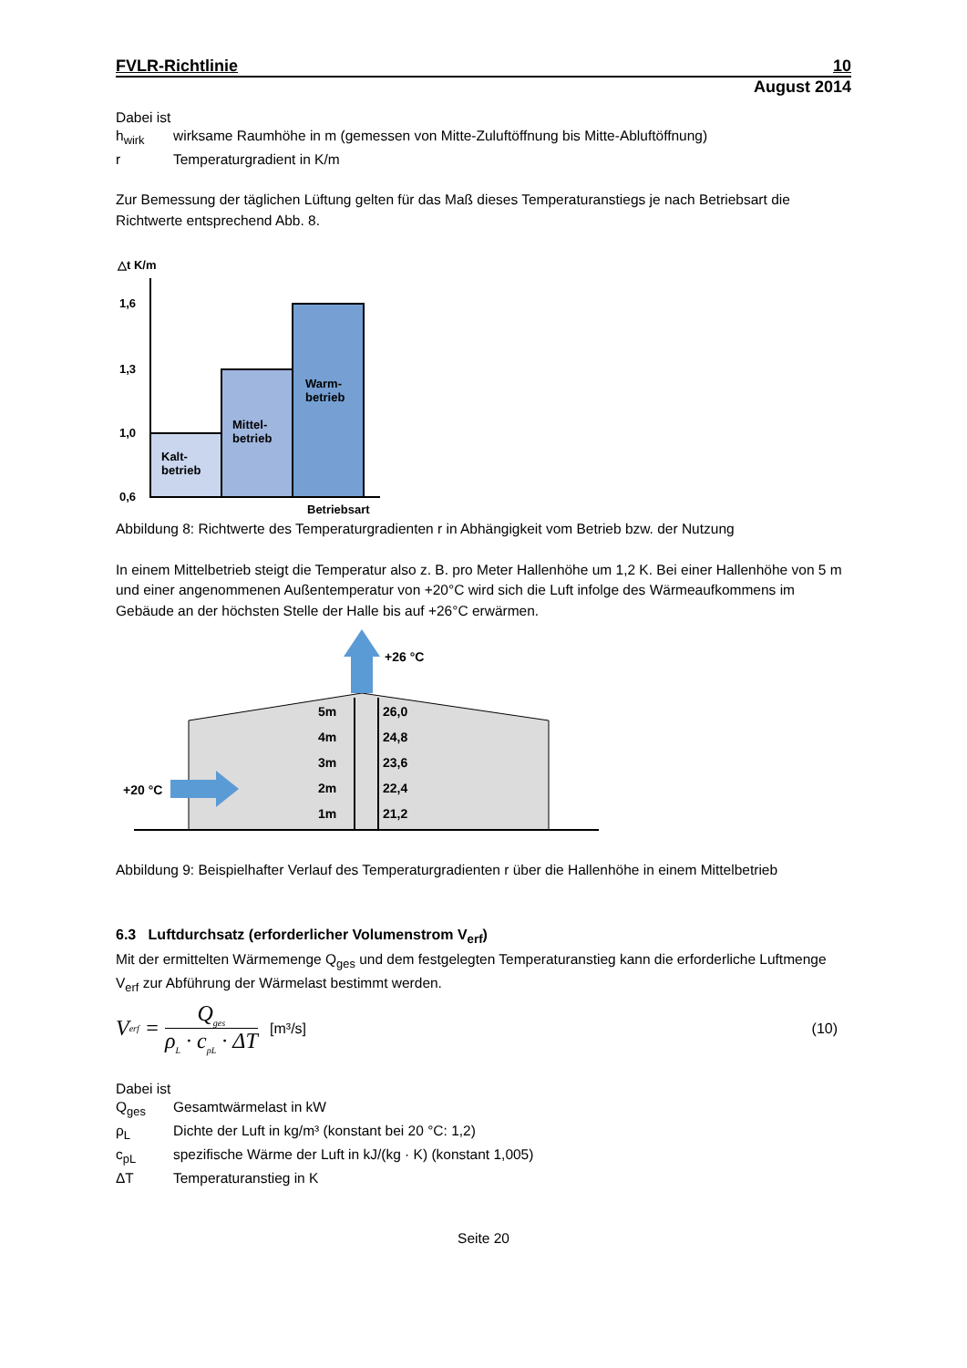FVLR-Richtlinie 10
August 2014
Dabei ist
h<sub>wirk</sub> wirksame Raumhöhe in m (gemessen von Mitte-Zuluftöffnung bis Mitte-Abluftöffnung)
r Temperaturgradient in K/m
Zur Bemessung der täglichen Lüftung gelten für das Maß dieses Temperaturanstiegs je nach Betriebsart die Richtwerte entsprechend Abb. 8.
△t K/m
1,6
1,3
1,0
0,6
Kalt-
betrieb
Mittel-
betrieb
Warm-
betrieb
Betriebsart
Abbildung 8: Richtwerte des Temperaturgradienten r in Abhängigkeit vom Betrieb bzw. der Nutzung
In einem Mittelbetrieb steigt die Temperatur also z. B. pro Meter Hallenhöhe um 1,2 K. Bei einer Hallenhöhe von 5 m und einer angenommenen Außentemperatur von +20°C wird sich die Luft infolge des Wärmeaufkommens im Gebäude an der höchsten Stelle der Halle bis auf +26°C erwärmen.
+26 °C
+20 °C
5m
26,0
4m
24,8
3m
23,6
2m
22,4
1m
21,2
Abbildung 9: Beispielhafter Verlauf des Temperaturgradienten r über die Hallenhöhe in einem Mittelbetrieb
6.3 Luftdurchsatz (erforderlicher Volumenstrom V<sub>erf</sub>)
Mit der ermittelten Wärmemenge Q<sub>ges</sub> und dem festgelegten Temperaturanstieg kann die erforderliche Luftmenge V<sub>erf</sub> zur Abführung der Wärmelast bestimmt werden.
V<sub>erf</sub> = Q<sub>ges</sub> ρ<sub>L</sub> · c<sub>pL</sub> · ΔT [m³/s] (10)
Dabei ist
Q<sub>ges</sub> Gesamtwärmelast in kW
ρ<sub>L</sub> Dichte der Luft in kg/m³ (konstant bei 20 °C: 1,2)
c<sub>pL</sub> spezifische Wärme der Luft in kJ/(kg · K) (konstant 1,005)
ΔT Temperaturanstieg in K
Seite 20